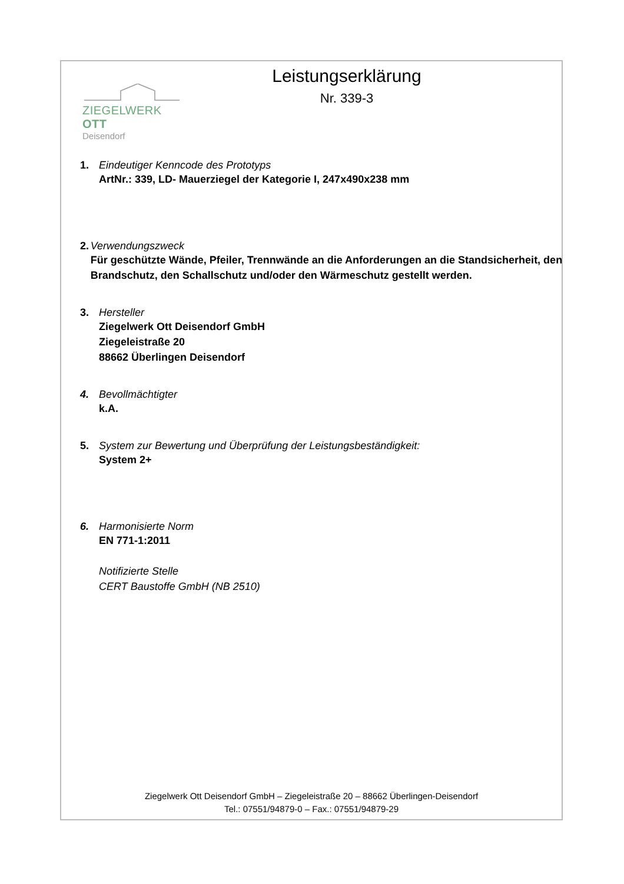ZIEGELWERK OTT
Deisendorf
Leistungserklärung
Nr. 339-3
1. Eindeutiger Kenncode des Prototyps
ArtNr.: 339, LD- Mauerziegel der Kategorie I, 247x490x238 mm
2. Verwendungszweck
Für geschützte Wände, Pfeiler, Trennwände an die Anforderungen an die Standsicherheit, den Brandschutz, den Schallschutz und/oder den Wärmeschutz gestellt werden.
3. Hersteller
Ziegelwerk Ott Deisendorf GmbH
Ziegeleistraße 20
88662 Überlingen Deisendorf
4. Bevollmächtigter
k.A.
5. System zur Bewertung und Überprüfung der Leistungsbeständigkeit:
System 2+
6. Harmonisierte Norm
EN 771-1:2011
Notifizierte Stelle
CERT Baustoffe GmbH (NB 2510)
Ziegelwerk Ott Deisendorf GmbH – Ziegeleistraße 20 – 88662 Überlingen-Deisendorf
Tel.: 07551/94879-0 – Fax.: 07551/94879-29